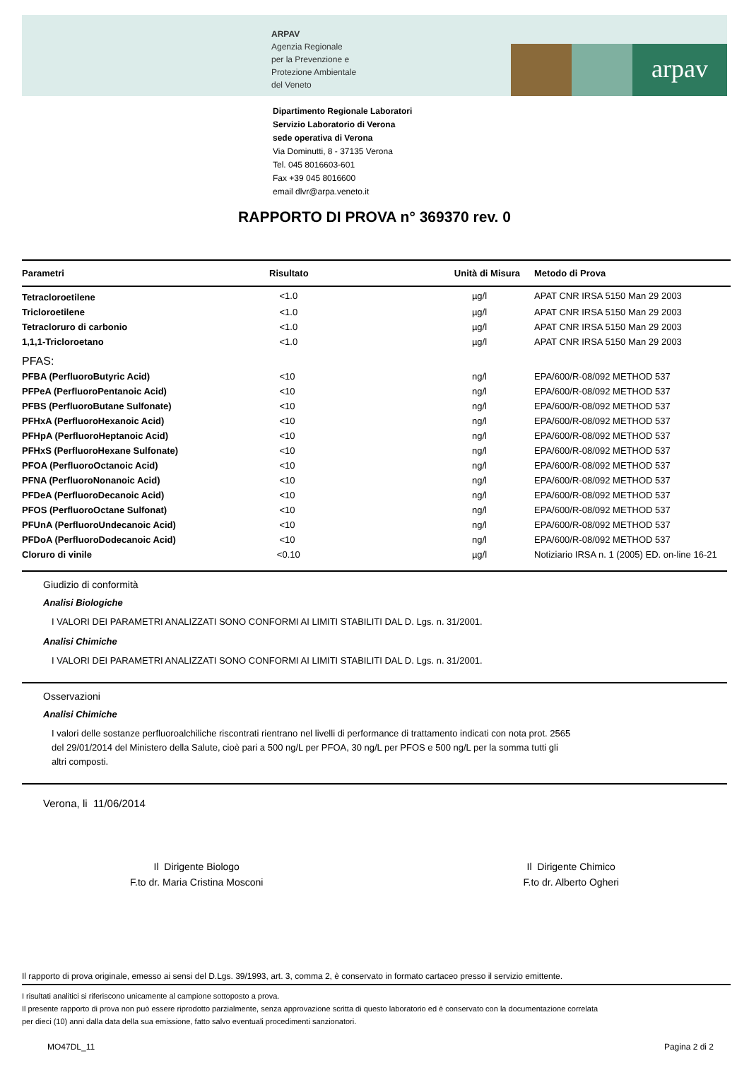ARPAV
Agenzia Regionale
per la Prevenzione e
Protezione Ambientale
del Veneto
arpav
Dipartimento Regionale Laboratori
Servizio Laboratorio di Verona
sede operativa di Verona
Via Dominutti, 8 - 37135 Verona
Tel. 045 8016603-601
Fax +39 045 8016600
email dlvr@arpa.veneto.it
RAPPORTO DI PROVA n° 369370 rev. 0
| Parametri | Risultato | Unità di Misura | Metodo di Prova |
| --- | --- | --- | --- |
| Tetracloroetilene | <1.0 | µg/l | APAT CNR IRSA 5150 Man 29 2003 |
| Tricloroetilene | <1.0 | µg/l | APAT CNR IRSA 5150 Man 29 2003 |
| Tetracloruro di carbonio | <1.0 | µg/l | APAT CNR IRSA 5150 Man 29 2003 |
| 1,1,1-Tricloroetano | <1.0 | µg/l | APAT CNR IRSA 5150 Man 29 2003 |
| PFAS: | | | |
| PFBA (PerfluoroButyric Acid) | <10 | ng/l | EPA/600/R-08/092 METHOD 537 |
| PFPeA (PerfluoroPentanoic Acid) | <10 | ng/l | EPA/600/R-08/092 METHOD 537 |
| PFBS (PerfluoroButane Sulfonate) | <10 | ng/l | EPA/600/R-08/092 METHOD 537 |
| PFHxA (PerfluoroHexanoic Acid) | <10 | ng/l | EPA/600/R-08/092 METHOD 537 |
| PFHpA (PerfluoroHeptanoic Acid) | <10 | ng/l | EPA/600/R-08/092 METHOD 537 |
| PFHxS (PerfluoroHexane Sulfonate) | <10 | ng/l | EPA/600/R-08/092 METHOD 537 |
| PFOA (PerfluoroOctanoic Acid) | <10 | ng/l | EPA/600/R-08/092 METHOD 537 |
| PFNA (PerfluoroNonanoic Acid) | <10 | ng/l | EPA/600/R-08/092 METHOD 537 |
| PFDeA (PerfluoroDecanoic Acid) | <10 | ng/l | EPA/600/R-08/092 METHOD 537 |
| PFOS (PerfluoroOctane Sulfonat) | <10 | ng/l | EPA/600/R-08/092 METHOD 537 |
| PFUnA (PerfluoroUndecanoic Acid) | <10 | ng/l | EPA/600/R-08/092 METHOD 537 |
| PFDoA (PerfluoroDodecanoic Acid) | <10 | ng/l | EPA/600/R-08/092 METHOD 537 |
| Cloruro di vinile | <0.10 | µg/l | Notiziario IRSA n. 1 (2005) ED. on-line 16-21 |
Giudizio di conformità
Analisi Biologiche
I VALORI DEI PARAMETRI ANALIZZATI SONO CONFORMI AI LIMITI STABILITI DAL D. Lgs. n. 31/2001.
Analisi Chimiche
I VALORI DEI PARAMETRI ANALIZZATI SONO CONFORMI AI LIMITI STABILITI DAL D. Lgs. n. 31/2001.
Osservazioni
Analisi Chimiche
I valori delle sostanze perfluoroalchiliche riscontrati rientrano nel livelli di performance di trattamento indicati con nota prot. 2565
del 29/01/2014 del Ministero della Salute, cioè pari a 500 ng/L per PFOA, 30 ng/L per PFOS e 500 ng/L per la somma tutti gli
altri composti.
Verona, li 11/06/2014
Il Dirigente Biologo
F.to dr. Maria Cristina Mosconi
Il Dirigente Chimico
F.to dr. Alberto Ogheri
Il rapporto di prova originale, emesso ai sensi del D.Lgs. 39/1993, art. 3, comma 2, è conservato in formato cartaceo presso il servizio emittente.
I risultati analitici si riferiscono unicamente al campione sottoposto a prova.
Il presente rapporto di prova non può essere riprodotto parzialmente, senza approvazione scritta di questo laboratorio ed è conservato con la documentazione correlata
per dieci (10) anni dalla data della sua emissione, fatto salvo eventuali procedimenti sanzionatori.
MO47DL_11 Pagina 2 di 2